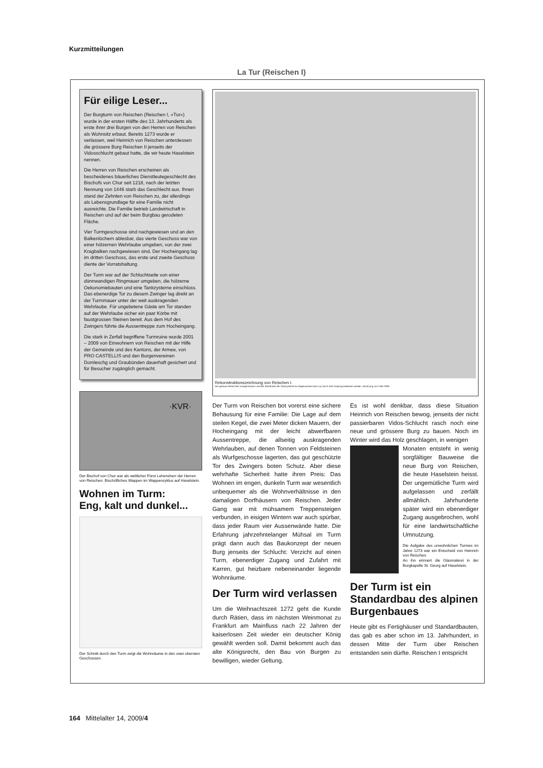Kurzmitteilungen
La Tur (Reischen I)
Für eilige Leser...
Der Burgturm von Reischen (Reischen I, «Tur») wurde in der ersten Hälfte des 13. Jahrhunderts als erste ihrer drei Burgen von den Herren von Reischen als Wohnsitz erbaut. Bereits 1273 wurde er verlassen, weil Heinrich von Reischen unterdessen die grössere Burg Reischen II jenseits der Vidosschlucht gebaut hatte, die wir heute Haselstein nennen.
Die Herren von Reischen erscheinen als bescheidenes bäuerliches Dienstleutegeschlecht des Bischofs von Chur seit 1218, nach der letzten Nennung von 1446 starb das Geschlecht aus. Ihnen stand der Zehnten von Reischen zu, der allerdings als Lebensgrundlage für eine Familie nicht ausreichte. Die Familie betrieb Landwirtschaft in Reischen und auf der beim Burgbau gerodeten Fläche.
Vier Turmgeschosse sind nachgewiesen und an den Balkenlöchern ablesbar, das vierte Geschoss war von einer hölzernen Wehrlaube umgeben, von der zwei Kragbalken nachgewiesen sind. Der Hocheingang lag im dritten Geschoss, das erste und zweite Geschoss diente der Vorratshaltung.
Der Turm war auf der Schluchtseite von einer dünnwandigen Ringmauer umgeben, die hölzerne Oekonomiebauten und eine Tankzysterne einschloss. Das ebenerdige Tor zu diesem Zwinger lag direkt an der Turmmauer unter der weit auskragenden Wehrlaube. Für ungebetene Gäste am Tor standen auf der Wehrlaube sicher ein paar Körbe mit faustgrossen Steinen bereit. Aus dem Hof des Zwingers führte die Aussentreppe zum Hocheingang.
Die stark in Zerfall begriffene Turmruine wurde 2001 – 2009 von Einwohnern von Reischen mit der Hilfe der Gemeinde und des Kantons, der Armee, von PRO CASTELLIS und den Burgenvereinen Domleschg und Graubünden dauerhaft gesichert und für Besucher zugänglich gemacht.
·KVR·
Der Bischof von Chur war als weltlicher Fürst Lehensherr der Herren von Reischen. Bischöfliches Wappen im Wappenzyklus auf Haselstein.
Wohnen im Turm:
Eng, kalt und dunkel...
Der Schnitt durch den Turm zeigt die Wohnräume in den zwei obersten Geschossen.
Rekonstruktionszeichnung von Reischen I.
Der genaue Verlauf der Zwingermauern und des Standortes der Tankzysterne für Regenwasser kann nur durch eine Grabung lokalisiert werden. Zeichnung von FWN 2009.
Der Turm von Reischen bot vorerst eine sichere Behausung für eine Familie: Die Lage auf dem steilen Kegel, die zwei Meter dicken Mauern, der Hocheingang mit der leicht abwerfbaren Aussentreppe, die allseitig auskragenden Wehrlauben, auf denen Tonnen von Feldsteinen als Wurfgeschosse lagerten, das gut geschützte Tor des Zwingers boten Schutz. Aber diese wehrhafte Sicherheit hatte ihren Preis: Das Wohnen im engen, dunkeln Turm war wesentlich unbequemer als die Wohnverhältnisse in den damaligen Dorfhäusern von Reischen. Jeder Gang war mit mühsamem Treppensteigen verbunden, in eisigen Wintern war auch spürbar, dass jeder Raum vier Aussenwände hatte. Die Erfahrung jahrzehntelanger Mühsal im Turm prägt dann auch das Baukonzept der neuen Burg jenseits der Schlucht: Verzicht auf einen Turm, ebenerdiger Zugang und Zufahrt mit Karren, gut heizbare nebeneinander liegende Wohnräume.
Der Turm wird verlassen
Um die Weihnachtszeit 1272 geht die Kunde durch Rätien, dass im nächsten Weinmonat zu Frankfurt am Mainfluss nach 22 Jahren der kaiserlosen Zeit wieder ein deutscher König gewählt werden soll. Damit bekommt auch das alte Königsrecht, den Bau von Burgen zu bewilligen, wieder Geltung.
Es ist wohl denkbar, dass diese Situation Heinrich von Reischen bewog, jenseits der nicht passierbaren Vidos-Schlucht rasch noch eine neue und grössere Burg zu bauen. Noch im Winter wird das Holz geschlagen, in wenigen
Monaten entsteht in wenig sorgfältiger Bauweise die neue Burg von Reischen, die heute Haselstein heisst. Der ungemütliche Turm wird aufgelassen und zerfällt allmählich. Jahrhunderte später wird ein ebenerdiger Zugang ausgebrochen, wohl für eine landwirtschaftliche Umnutzung.
Die Aufgabe des unwohnlichen Turmes im Jahre 1273 war ein Entscheid von Heinrich von Reischen.
An ihn erinnert die Glasmalerei in der Burgkapelle St. Georg auf Haselstein.
Der Turm ist ein Standardbau des alpinen Burgenbaues
Heute gibt es Fertighäuser und Standardbauten, das gab es aber schon im 13. Jahrhundert, in dessen Mitte der Turm über Reischen entstanden sein dürfte. Reischen I entspricht
164 Mittelalter 14, 2009/4